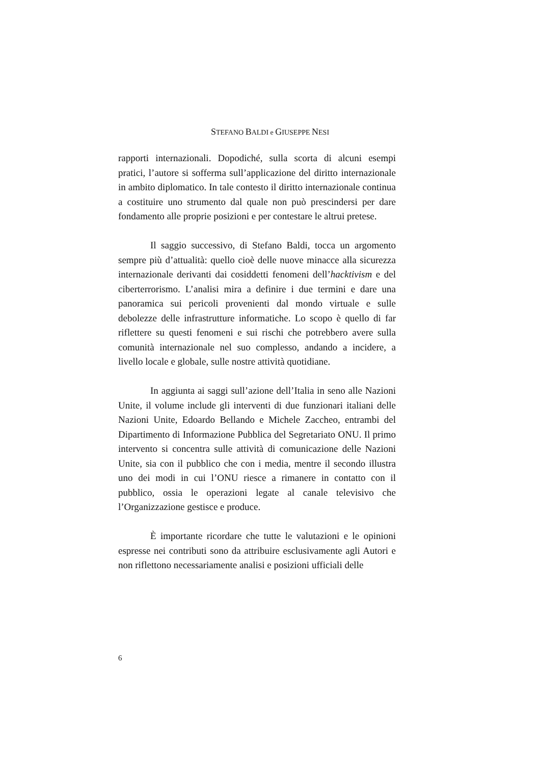STEFANO BALDI e GIUSEPPE NESI
rapporti internazionali. Dopodiché, sulla scorta di alcuni esempi pratici, l’autore si sofferma sull’applicazione del diritto internazionale in ambito diplomatico. In tale contesto il diritto internazionale continua a costituire uno strumento dal quale non può prescindersi per dare fondamento alle proprie posizioni e per contestare le altrui pretese.
Il saggio successivo, di Stefano Baldi, tocca un argomento sempre più d’attualità: quello cioè delle nuove minacce alla sicurezza internazionale derivanti dai cosiddetti fenomeni dell’hacktivism e del ciberterrorismo. L’analisi mira a definire i due termini e dare una panoramica sui pericoli provenienti dal mondo virtuale e sulle debolezze delle infrastrutture informatiche. Lo scopo è quello di far riflettere su questi fenomeni e sui rischi che potrebbero avere sulla comunità internazionale nel suo complesso, andando a incidere, a livello locale e globale, sulle nostre attività quotidiane.
In aggiunta ai saggi sull’azione dell’Italia in seno alle Nazioni Unite, il volume include gli interventi di due funzionari italiani delle Nazioni Unite, Edoardo Bellando e Michele Zaccheo, entrambi del Dipartimento di Informazione Pubblica del Segretariato ONU. Il primo intervento si concentra sulle attività di comunicazione delle Nazioni Unite, sia con il pubblico che con i media, mentre il secondo illustra uno dei modi in cui l’ONU riesce a rimanere in contatto con il pubblico, ossia le operazioni legate al canale televisivo che l’Organizzazione gestisce e produce.
È importante ricordare che tutte le valutazioni e le opinioni espresse nei contributi sono da attribuire esclusivamente agli Autori e non riflettono necessariamente analisi e posizioni ufficiali delle
6